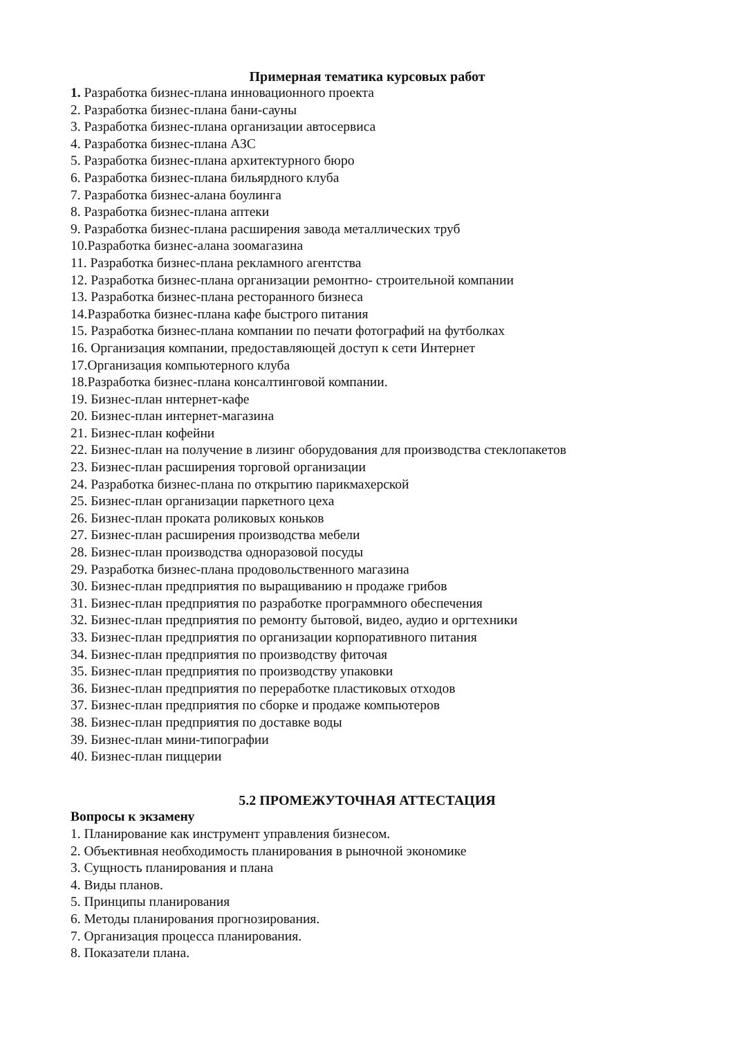Примерная тематика курсовых работ
1. Разработка бизнес-плана инновационного проекта
2. Разработка бизнес-плана бани-сауны
3. Разработка бизнес-плана организации автосервиса
4. Разработка бизнес-плана АЗС
5. Разработка бизнес-плана архитектурного бюро
6. Разработка бизнес-плана бильярдного клуба
7. Разработка бизнес-алана боулинга
8. Разработка бизнес-плана аптеки
9. Разработка бизнес-плана расширения завода металлических труб
10.Разработка бизнес-алана зоомагазина
11. Разработка бизнес-плана рекламного агентства
12. Разработка бизнес-плана организации ремонтно- строительной компании
13. Разработка бизнес-плана ресторанного бизнеса
14.Разработка бизнес-плана кафе быстрого питания
15. Разработка бизнес-плана компании по печати фотографий на футболках
16. Организация компании, предоставляющей доступ к сети Интернет
17.Организация компьютерного клуба
18.Разработка бизнес-плана консалтинговой компании.
19. Бизнес-план ннтернет-кафе
20. Бизнес-план интернет-магазина
21. Бизнес-план кофейни
22. Бизнес-план на получение в лизинг оборудования для производства стеклопакетов
23. Бизнес-план расширения торговой организации
24. Разработка бизнес-плана по открытию парикмахерской
25. Бизнес-план организации паркетного цеха
26. Бизнес-план проката роликовых коньков
27. Бизнес-план расширения производства мебели
28. Бизнес-план производства одноразовой посуды
29. Разработка бизнес-плана продовольственного магазина
30. Бизнес-план предприятия по выращиванию н продаже грибов
31. Бизнес-план предприятия по разработке программного обеспечения
32. Бизнес-план предприятия по ремонту бытовой, видео, аудио и оргтехники
33. Бизнес-план предприятия по организации корпоративного питания
34. Бизнес-план предприятия по производству фиточая
35. Бизнес-план предприятия по производству упаковки
36. Бизнес-план предприятия по переработке пластиковых отходов
37. Бизнес-план предприятия по сборке и продаже компьютеров
38. Бизнес-план предприятия по доставке воды
39. Бизнес-план мини-типографии
40. Бизнес-план пиццерии
5.2 ПРОМЕЖУТОЧНАЯ АТТЕСТАЦИЯ
Вопросы к экзамену
1. Планирование как инструмент управления бизнесом.
2. Объективная необходимость планирования в рыночной экономике
3. Сущность планирования и плана
4. Виды планов.
5. Принципы планирования
6. Методы планирования прогнозирования.
7. Организация процесса планирования.
8. Показатели плана.